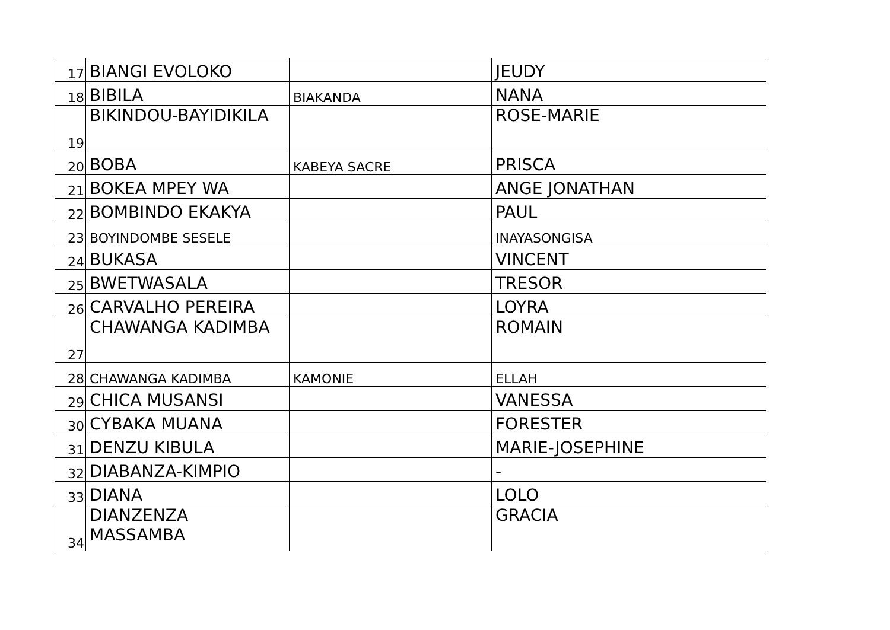| 17 | BIANGI EVOLOKO | | JEUDY |
| 18 | BIBILA | BIAKANDA | NANA |
| 19 | BIKINDOU-BAYIDIKILA | | ROSE-MARIE |
| 20 | BOBA | KABEYA SACRE | PRISCA |
| 21 | BOKEA MPEY WA | | ANGE JONATHAN |
| 22 | BOMBINDO EKAKYA | | PAUL |
| 23 | BOYINDOMBE SESELE | | INAYASONGISA |
| 24 | BUKASA | | VINCENT |
| 25 | BWETWASALA | | TRESOR |
| 26 | CARVALHO PEREIRA | | LOYRA |
| 27 | CHAWANGA KADIMBA | | ROMAIN |
| 28 | CHAWANGA KADIMBA | KAMONIE | ELLAH |
| 29 | CHICA MUSANSI | | VANESSA |
| 30 | CYBAKA MUANA | | FORESTER |
| 31 | DENZU KIBULA | | MARIE-JOSEPHINE |
| 32 | DIABANZA-KIMPIO | | - |
| 33 | DIANA | | LOLO |
| 34 | DIANZENZA MASSAMBA | | GRACIA |